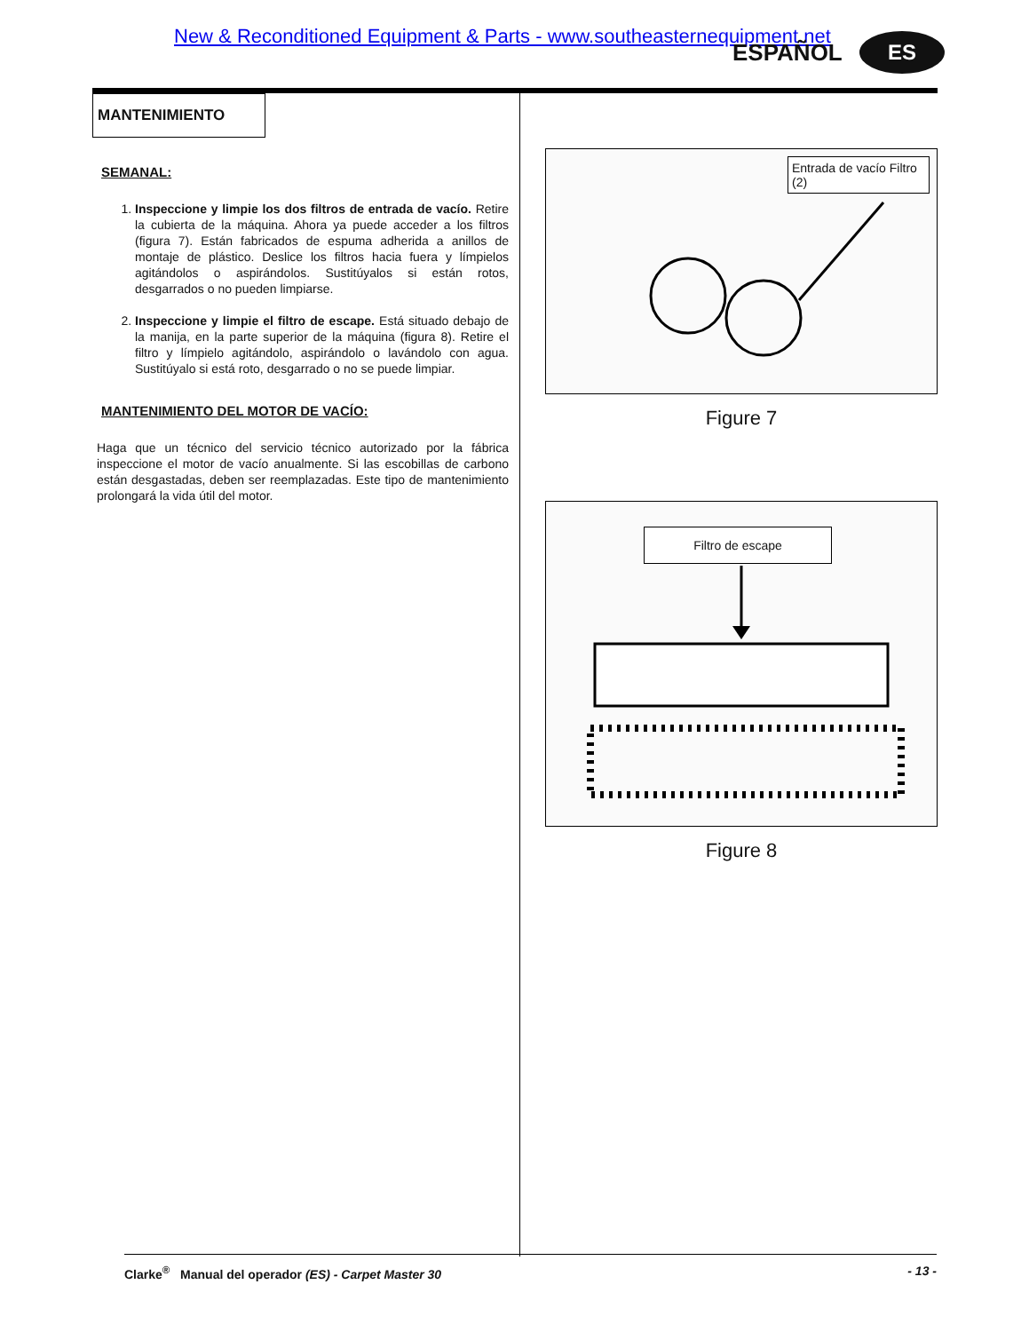New & Reconditioned Equipment & Parts - www.southeasternequipment.net
ESPAÑOL ES
MANTENIMIENTO
SEMANAL:
1. Inspeccione y limpie los dos filtros de entrada de vacío. Retire la cubierta de la máquina. Ahora ya puede acceder a los filtros (figura 7). Están fabricados de espuma adherida a anillos de montaje de plástico. Deslice los filtros hacia fuera y límpielos agitándolos o aspirándolos. Sustitúyalos si están rotos, desgarrados o no pueden limpiarse.
2. Inspeccione y limpie el filtro de escape. Está situado debajo de la manija, en la parte superior de la máquina (figura 8). Retire el filtro y límpielo agitándolo, aspirándolo o lavándolo con agua. Sustitúyalo si está roto, desgarrado o no se puede limpiar.
MANTENIMIENTO DEL MOTOR DE VACÍO:
Haga que un técnico del servicio técnico autorizado por la fábrica inspeccione el motor de vacío anualmente. Si las escobillas de carbono están desgastadas, deben ser reemplazadas. Este tipo de mantenimiento prolongará la vida útil del motor.
Entrada de vacío Filtro (2)
Figure 7
Filtro de escape
Figure 8
Clarke<sup>®</sup> Manual del operador (ES) - Carpet Master 30 - 13 -